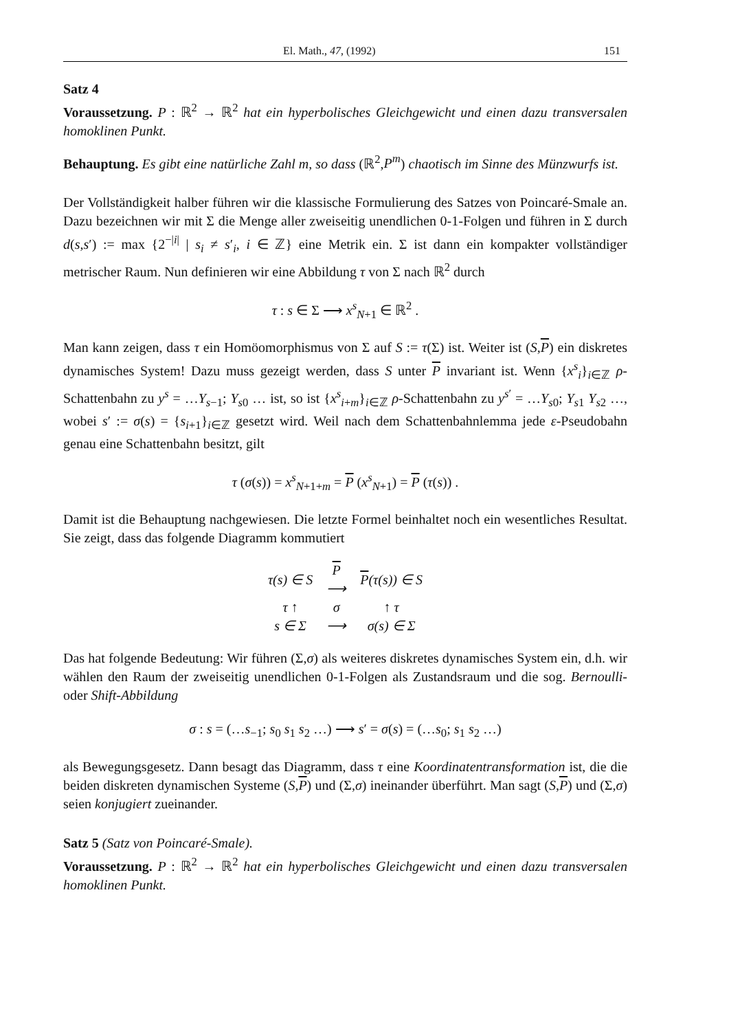El. Math., 47, (1992) 151
Satz 4
Voraussetzung. P : ℝ<sup>2</sup> → ℝ<sup>2</sup> hat ein hyperbolisches Gleichgewicht und einen dazu transversalen homoklinen Punkt.
Behauptung. Es gibt eine natürliche Zahl m, so dass (ℝ<sup>2</sup>,P<sup>m</sup>) chaotisch im Sinne des Münzwurfs ist.
Der Vollständigkeit halber führen wir die klassische Formulierung des Satzes von Poincaré-Smale an. Dazu bezeichnen wir mit Σ die Menge aller zweiseitig unendlichen 0-1-Folgen und führen in Σ durch d(s,s′) := max {2<sup>−|i|</sup> | s<sub>i</sub> ≠ s′<sub>i</sub>, i ∈ ℤ} eine Metrik ein. Σ ist dann ein kompakter vollständiger metrischer Raum. Nun definieren wir eine Abbildung τ von Σ nach ℝ<sup>2</sup> durch
τ : s ∈ Σ ⟶ x<sup>s</sup><sub>N+1</sub> ∈ ℝ<sup>2</sup> .
Man kann zeigen, dass τ ein Homöomorphismus von Σ auf S := τ(Σ) ist. Weiter ist (S,P) ein diskretes dynamisches System! Dazu muss gezeigt werden, dass S unter P invariant ist. Wenn {x<sup>s</sup><sub>i</sub>}<sub>i∈ℤ</sub> ρ-Schattenbahn zu y<sup>s</sup> = …Y<sub>s−1</sub>; Y<sub>s0</sub> … ist, so ist {x<sup>s</sup><sub>i+m</sub>}<sub>i∈ℤ</sub> ρ-Schattenbahn zu y<sup>s′</sup> = …Y<sub>s0</sub>; Y<sub>s1</sub> Y<sub>s2</sub> …, wobei s′ := σ(s) = {s<sub>i+1</sub>}<sub>i∈ℤ</sub> gesetzt wird. Weil nach dem Schattenbahnlemma jede ε-Pseudobahn genau eine Schattenbahn besitzt, gilt
τ (σ(s)) = x<sup>s</sup><sub>N+1+m</sub> = P (x<sup>s</sup><sub>N+1</sub>) = P (τ(s)) .
Damit ist die Behauptung nachgewiesen. Die letzte Formel beinhaltet noch ein wesentliches Resultat. Sie zeigt, dass das folgende Diagramm kommutiert
| τ(s) ∈ S | P ⟶ | P (τ(s)) ∈ S |
| τ ↑ | σ | ↑ τ |
| s ∈ Σ | ⟶ | σ(s) ∈ Σ |
Das hat folgende Bedeutung: Wir führen (Σ,σ) als weiteres diskretes dynamisches System ein, d.h. wir wählen den Raum der zweiseitig unendlichen 0-1-Folgen als Zustandsraum und die sog. Bernoulli- oder Shift-Abbildung
σ : s = (…s<sub>−1</sub>; s<sub>0</sub> s<sub>1</sub> s<sub>2</sub> …) ⟶ s′ = σ(s) = (…s<sub>0</sub>; s<sub>1</sub> s<sub>2</sub> …)
als Bewegungsgesetz. Dann besagt das Diagramm, dass τ eine Koordinatentransformation ist, die die beiden diskreten dynamischen Systeme (S,P) und (Σ,σ) ineinander überführt. Man sagt (S,P) und (Σ,σ) seien konjugiert zueinander.
Satz 5 (Satz von Poincaré-Smale).
Voraussetzung. P : ℝ<sup>2</sup> → ℝ<sup>2</sup> hat ein hyperbolisches Gleichgewicht und einen dazu transversalen homoklinen Punkt.